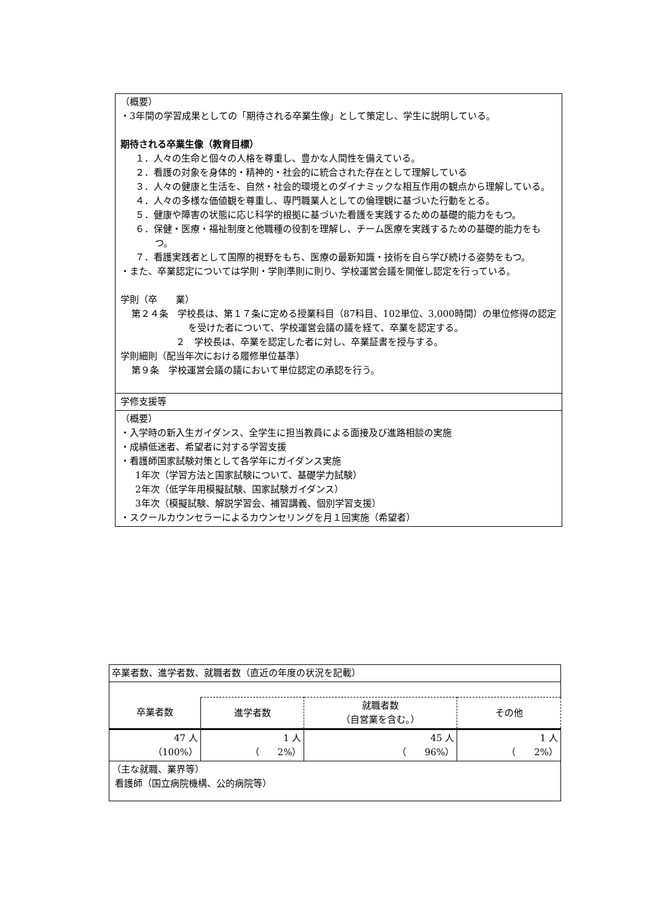（概要）
・3年間の学習成果としての「期待される卒業生像」として策定し、学生に説明している。
期待される卒業生像（教育目標）
１．人々の生命と個々の人格を尊重し、豊かな人間性を備えている。
２．看護の対象を身体的・精神的・社会的に統合された存在として理解している
３．人々の健康と生活を、自然・社会的環境とのダイナミックな相互作用の観点から理解している。
４．人々の多様な価値観を尊重し、専門職業人としての倫理観に基づいた行動をとる。
５．健康や障害の状態に応じ科学的根拠に基づいた看護を実践するための基礎的能力をもつ。
６．保健・医療・福祉制度と他職種の役割を理解し、チーム医療を実践するための基礎的能力をもつ。
７．看護実践者として国際的視野をもち、医療の最新知識・技術を自ら学び続ける姿勢をもつ。
・また、卒業認定については学則・学則準則に則り、学校運営会議を開催し認定を行っている。
学則（卒　　業）
第２４条　学校長は、第１７条に定める授業科目（87科目、102単位、3,000時間）の単位修得の認定を受けた者について、学校運営会議の議を経て、卒業を認定する。
２　学校長は、卒業を認定した者に対し、卒業証書を授与する。
学則細則（配当年次における履修単位基準）
第９条　学校運営会議の議において単位認定の承認を行う。
学修支援等
（概要）
・入学時の新入生ガイダンス、全学生に担当教員による面接及び進路相談の実施
・成績低迷者、希望者に対する学習支援
・看護師国家試験対策として各学年にガイダンス実施
1年次（学習方法と国家試験について、基礎学力試験）
2年次（低学年用模擬試験、国家試験ガイダンス）
3年次（模擬試験、解説学習会、補習講義、個別学習支援）
・スクールカウンセラーによるカウンセリングを月１回実施（希望者）
| 卒業者数、進学者数、就職者数（直近の年度の状況を記載） | | | |
| 卒業者数 | 進学者数 | 就職者数 （自営業を含む。） | その他 |
| 47 人 （100%） | 1 人 （ 2%） | 45 人 （ 96%） | 1 人 （ 2%） |
| （主な就職、業界等） 看護師（国立病院機構、公的病院等） | | | |